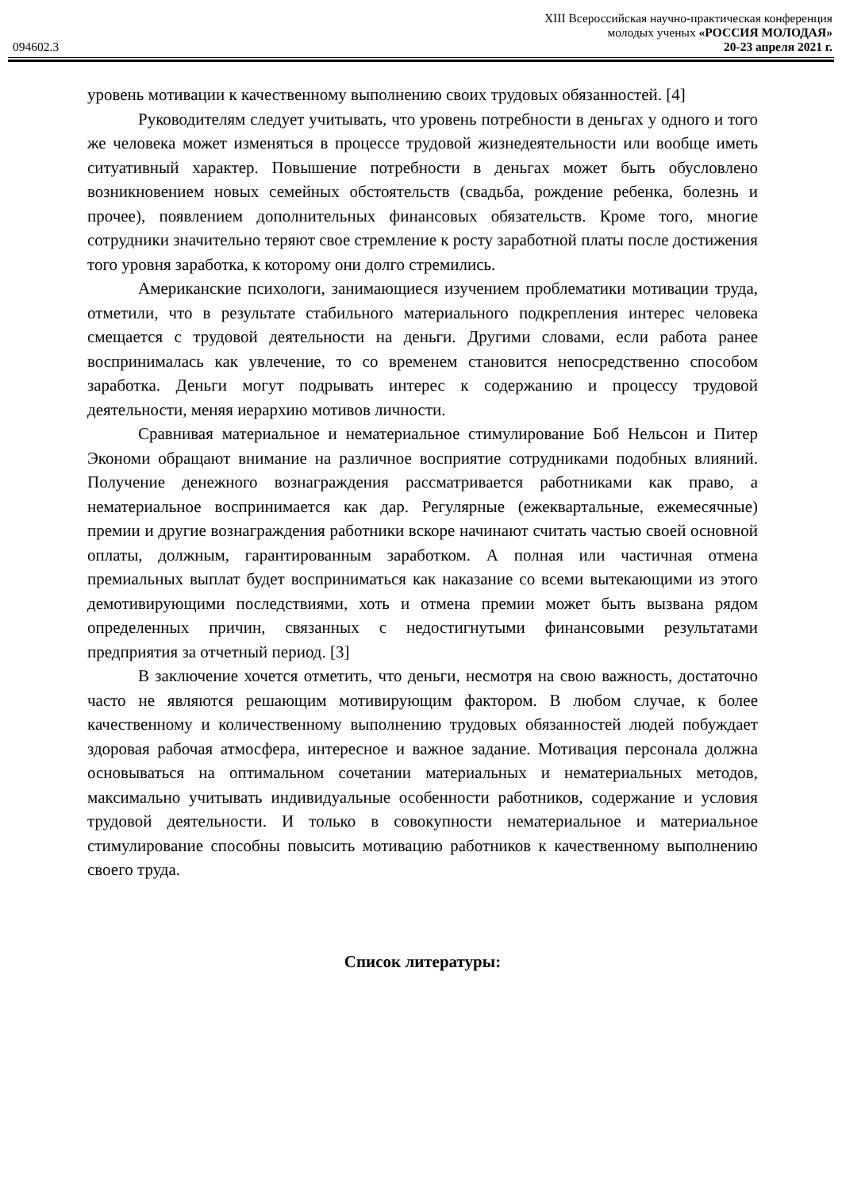094602.3
XIII Всероссийская научно-практическая конференция
молодых ученых «РОССИЯ МОЛОДАЯ»
20-23 апреля 2021 г.
уровень мотивации к качественному выполнению своих трудовых обязанностей. [4]
Руководителям следует учитывать, что уровень потребности в деньгах у одного и того же человека может изменяться в процессе трудовой жизнедеятельности или вообще иметь ситуативный характер. Повышение потребности в деньгах может быть обусловлено возникновением новых семейных обстоятельств (свадьба, рождение ребенка, болезнь и прочее), появлением дополнительных финансовых обязательств. Кроме того, многие сотрудники значительно теряют свое стремление к росту заработной платы после достижения того уровня заработка, к которому они долго стремились.
Американские психологи, занимающиеся изучением проблематики мотивации труда, отметили, что в результате стабильного материального подкрепления интерес человека смещается с трудовой деятельности на деньги. Другими словами, если работа ранее воспринималась как увлечение, то со временем становится непосредственно способом заработка. Деньги могут подрывать интерес к содержанию и процессу трудовой деятельности, меняя иерархию мотивов личности.
Сравнивая материальное и нематериальное стимулирование Боб Нельсон и Питер Экономи обращают внимание на различное восприятие сотрудниками подобных влияний. Получение денежного вознаграждения рассматривается работниками как право, а нематериальное воспринимается как дар. Регулярные (ежеквартальные, ежемесячные) премии и другие вознаграждения работники вскоре начинают считать частью своей основной оплаты, должным, гарантированным заработком. А полная или частичная отмена премиальных выплат будет восприниматься как наказание со всеми вытекающими из этого демотивирующими последствиями, хоть и отмена премии может быть вызвана рядом определенных причин, связанных с недостигнутыми финансовыми результатами предприятия за отчетный период. [3]
В заключение хочется отметить, что деньги, несмотря на свою важность, достаточно часто не являются решающим мотивирующим фактором. В любом случае, к более качественному и количественному выполнению трудовых обязанностей людей побуждает здоровая рабочая атмосфера, интересное и важное задание. Мотивация персонала должна основываться на оптимальном сочетании материальных и нематериальных методов, максимально учитывать индивидуальные особенности работников, содержание и условия трудовой деятельности. И только в совокупности нематериальное и материальное стимулирование способны повысить мотивацию работников к качественному выполнению своего труда.
Список литературы: